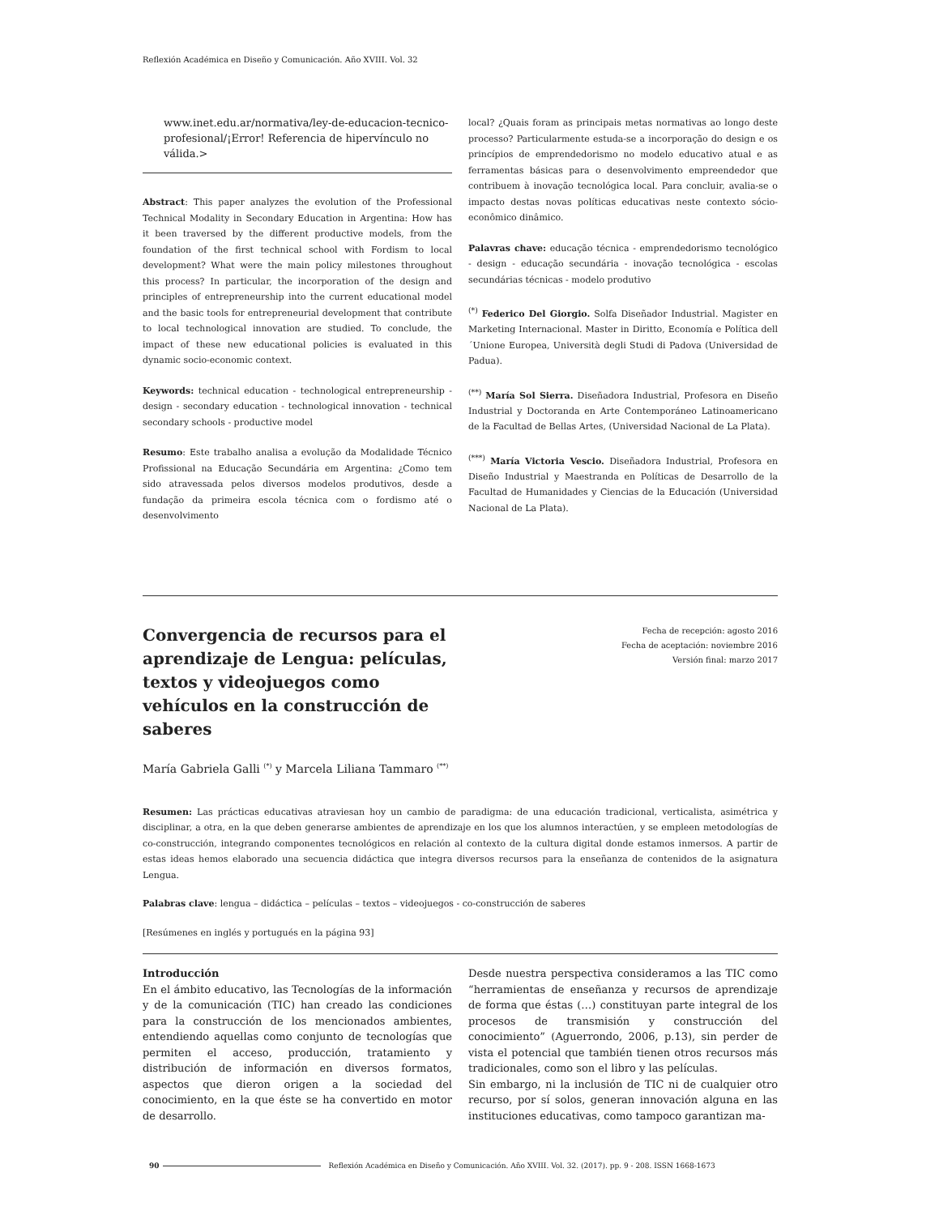Reflexión Académica en Diseño y Comunicación. Año XVIII. Vol. 32
www.inet.edu.ar/normativa/ley-de-educacion-tecnico-profesional/¡Error! Referencia de hipervínculo no válida.>
Abstract: This paper analyzes the evolution of the Professional Technical Modality in Secondary Education in Argentina: How has it been traversed by the different productive models, from the foundation of the first technical school with Fordism to local development? What were the main policy milestones throughout this process? In particular, the incorporation of the design and principles of entrepreneurship into the current educational model and the basic tools for entrepreneurial development that contribute to local technological innovation are studied. To conclude, the impact of these new educational policies is evaluated in this dynamic socio-economic context.
Keywords: technical education - technological entrepreneurship - design - secondary education - technological innovation - technical secondary schools - productive model
Resumo: Este trabalho analisa a evolução da Modalidade Técnico Profissional na Educação Secundária em Argentina: ¿Como tem sido atravessada pelos diversos modelos produtivos, desde a fundação da primeira escola técnica com o fordismo até o desenvolvimento
local? ¿Quais foram as principais metas normativas ao longo deste processo? Particularmente estuda-se a incorporação do design e os princípios de emprendedorismo no modelo educativo atual e as ferramentas básicas para o desenvolvimento empreendedor que contribuem à inovação tecnológica local. Para concluir, avalia-se o impacto destas novas políticas educativas neste contexto sócio-econômico dinâmico.
Palavras chave: educação técnica - emprendedorismo tecnológico - design - educação secundária - inovação tecnológica - escolas secundárias técnicas - modelo produtivo
<sup>(*)</sup> Federico Del Giorgio. Solfa Diseñador Industrial. Magister en Marketing Internacional. Master in Diritto, Economía e Política dell´Unione Europea, Università degli Studi di Padova (Universidad de Padua).
<sup>(**)</sup> María Sol Sierra. Diseñadora Industrial, Profesora en Diseño Industrial y Doctoranda en Arte Contemporáneo Latinoamericano de la Facultad de Bellas Artes, (Universidad Nacional de La Plata).
<sup>(***)</sup> María Victoria Vescio. Diseñadora Industrial, Profesora en Diseño Industrial y Maestranda en Políticas de Desarrollo de la Facultad de Humanidades y Ciencias de la Educación (Universidad Nacional de La Plata).
Convergencia de recursos para el aprendizaje de Lengua: películas, textos y videojuegos como vehículos en la construcción de saberes
Fecha de recepción: agosto 2016
Fecha de aceptación: noviembre 2016
Versión final: marzo 2017
María Gabriela Galli <sup>(*)</sup> y Marcela Liliana Tammaro <sup>(**)</sup>
Resumen: Las prácticas educativas atraviesan hoy un cambio de paradigma: de una educación tradicional, verticalista, asimétrica y disciplinar, a otra, en la que deben generarse ambientes de aprendizaje en los que los alumnos interactúen, y se empleen metodologías de co-construcción, integrando componentes tecnológicos en relación al contexto de la cultura digital donde estamos inmersos. A partir de estas ideas hemos elaborado una secuencia didáctica que integra diversos recursos para la enseñanza de contenidos de la asignatura Lengua.
Palabras clave: lengua – didáctica – películas – textos – videojuegos - co-construcción de saberes
[Resúmenes en inglés y portugués en la página 93]
Introducción
En el ámbito educativo, las Tecnologías de la información y de la comunicación (TIC) han creado las condiciones para la construcción de los mencionados ambientes, entendiendo aquellas como conjunto de tecnologías que permiten el acceso, producción, tratamiento y distribución de información en diversos formatos, aspectos que dieron origen a la sociedad del conocimiento, en la que éste se ha convertido en motor de desarrollo.
Desde nuestra perspectiva consideramos a las TIC como “herramientas de enseñanza y recursos de aprendizaje de forma que éstas (…) constituyan parte integral de los procesos de transmisión y construcción del conocimiento” (Aguerrondo, 2006, p.13), sin perder de vista el potencial que también tienen otros recursos más tradicionales, como son el libro y las películas.
Sin embargo, ni la inclusión de TIC ni de cualquier otro recurso, por sí solos, generan innovación alguna en las instituciones educativas, como tampoco garantizan ma-
90 Reflexión Académica en Diseño y Comunicación. Año XVIII. Vol. 32. (2017). pp. 9 - 208. ISSN 1668-1673